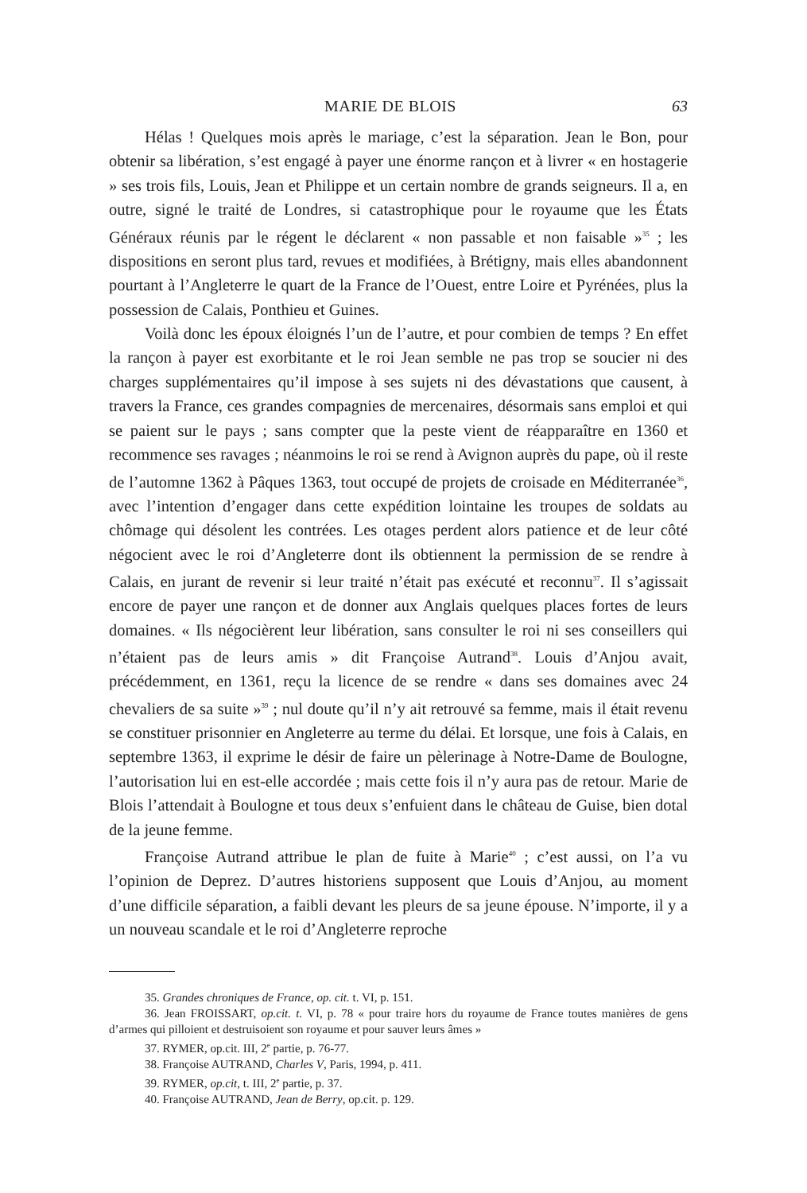MARIE DE BLOIS 63
Hélas ! Quelques mois après le mariage, c’est la séparation. Jean le Bon, pour obtenir sa libération, s’est engagé à payer une énorme rançon et à livrer « en hostagerie » ses trois fils, Louis, Jean et Philippe et un certain nombre de grands seigneurs. Il a, en outre, signé le traité de Londres, si catastrophique pour le royaume que les États Généraux réunis par le régent le déclarent « non passable et non faisable »<sup>35</sup> ; les dispositions en seront plus tard, revues et modifiées, à Brétigny, mais elles abandonnent pourtant à l’Angleterre le quart de la France de l’Ouest, entre Loire et Pyrénées, plus la possession de Calais, Ponthieu et Guines.
Voilà donc les époux éloignés l’un de l’autre, et pour combien de temps ? En effet la rançon à payer est exorbitante et le roi Jean semble ne pas trop se soucier ni des charges supplémentaires qu’il impose à ses sujets ni des dévastations que causent, à travers la France, ces grandes compagnies de mercenaires, désormais sans emploi et qui se paient sur le pays ; sans compter que la peste vient de réapparaître en 1360 et recommence ses ravages ; néanmoins le roi se rend à Avignon auprès du pape, où il reste de l’automne 1362 à Pâques 1363, tout occupé de projets de croisade en Méditerranée<sup>36</sup>, avec l’intention d’engager dans cette expédition lointaine les troupes de soldats au chômage qui désolent les contrées. Les otages perdent alors patience et de leur côté négocient avec le roi d’Angleterre dont ils obtiennent la permission de se rendre à Calais, en jurant de revenir si leur traité n’était pas exécuté et reconnu<sup>37</sup>. Il s’agissait encore de payer une rançon et de donner aux Anglais quelques places fortes de leurs domaines. « Ils négocièrent leur libération, sans consulter le roi ni ses conseillers qui n’étaient pas de leurs amis » dit Françoise Autrand<sup>38</sup>. Louis d’Anjou avait, précédemment, en 1361, reçu la licence de se rendre « dans ses domaines avec 24 chevaliers de sa suite »<sup>39</sup> ; nul doute qu’il n’y ait retrouvé sa femme, mais il était revenu se constituer prisonnier en Angleterre au terme du délai. Et lorsque, une fois à Calais, en septembre 1363, il exprime le désir de faire un pèlerinage à Notre-Dame de Boulogne, l’autorisation lui en est-elle accordée ; mais cette fois il n’y aura pas de retour. Marie de Blois l’attendait à Boulogne et tous deux s’enfuient dans le château de Guise, bien dotal de la jeune femme.
Françoise Autrand attribue le plan de fuite à Marie<sup>40</sup> ; c’est aussi, on l’a vu l’opinion de Deprez. D’autres historiens supposent que Louis d’Anjou, au moment d’une difficile séparation, a faibli devant les pleurs de sa jeune épouse. N’importe, il y a un nouveau scandale et le roi d’Angleterre reproche
35. Grandes chroniques de France, op. cit. t. VI, p. 151.
36. Jean FROISSART, op.cit. t. VI, p. 78 « pour traire hors du royaume de France toutes manières de gens d’armes qui pilloient et destruisoient son royaume et pour sauver leurs âmes »
37. RYMER, op.cit. III, 2<sup>e</sup> partie, p. 76-77.
38. Françoise AUTRAND, Charles V, Paris, 1994, p. 411.
39. RYMER, op.cit, t. III, 2<sup>e</sup> partie, p. 37.
40. Françoise AUTRAND, Jean de Berry, op.cit. p. 129.